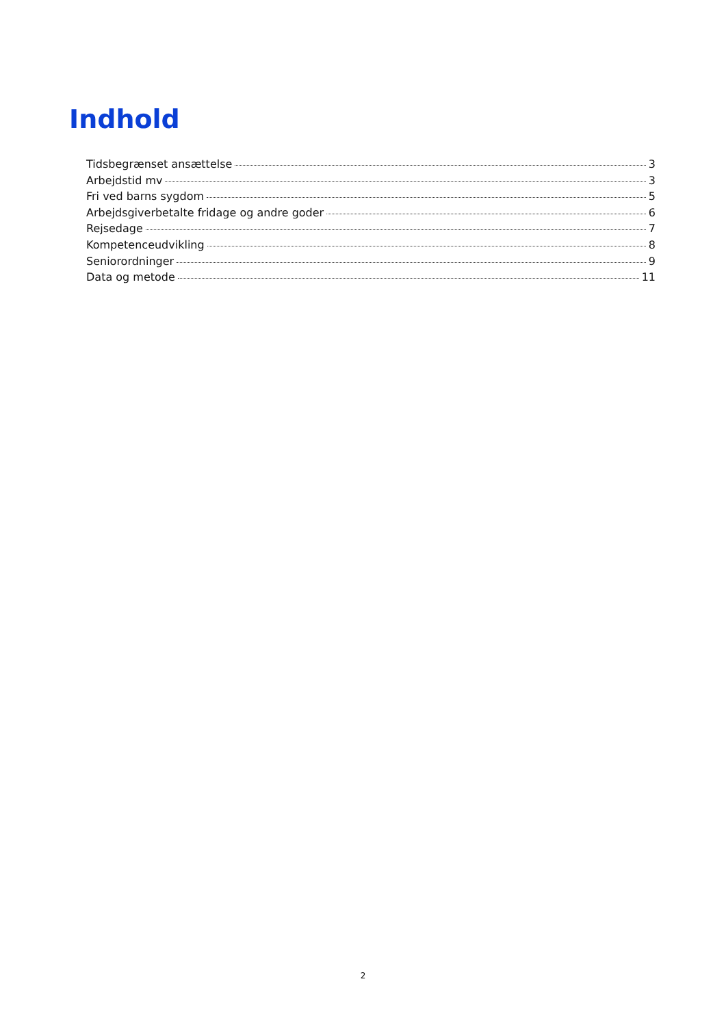Indhold
Tidsbegrænset ansættelse 3
Arbejdstid mv 3
Fri ved barns sygdom 5
Arbejdsgiverbetalte fridage og andre goder 6
Rejsedage 7
Kompetenceudvikling 8
Seniorordninger 9
Data og metode 11
2